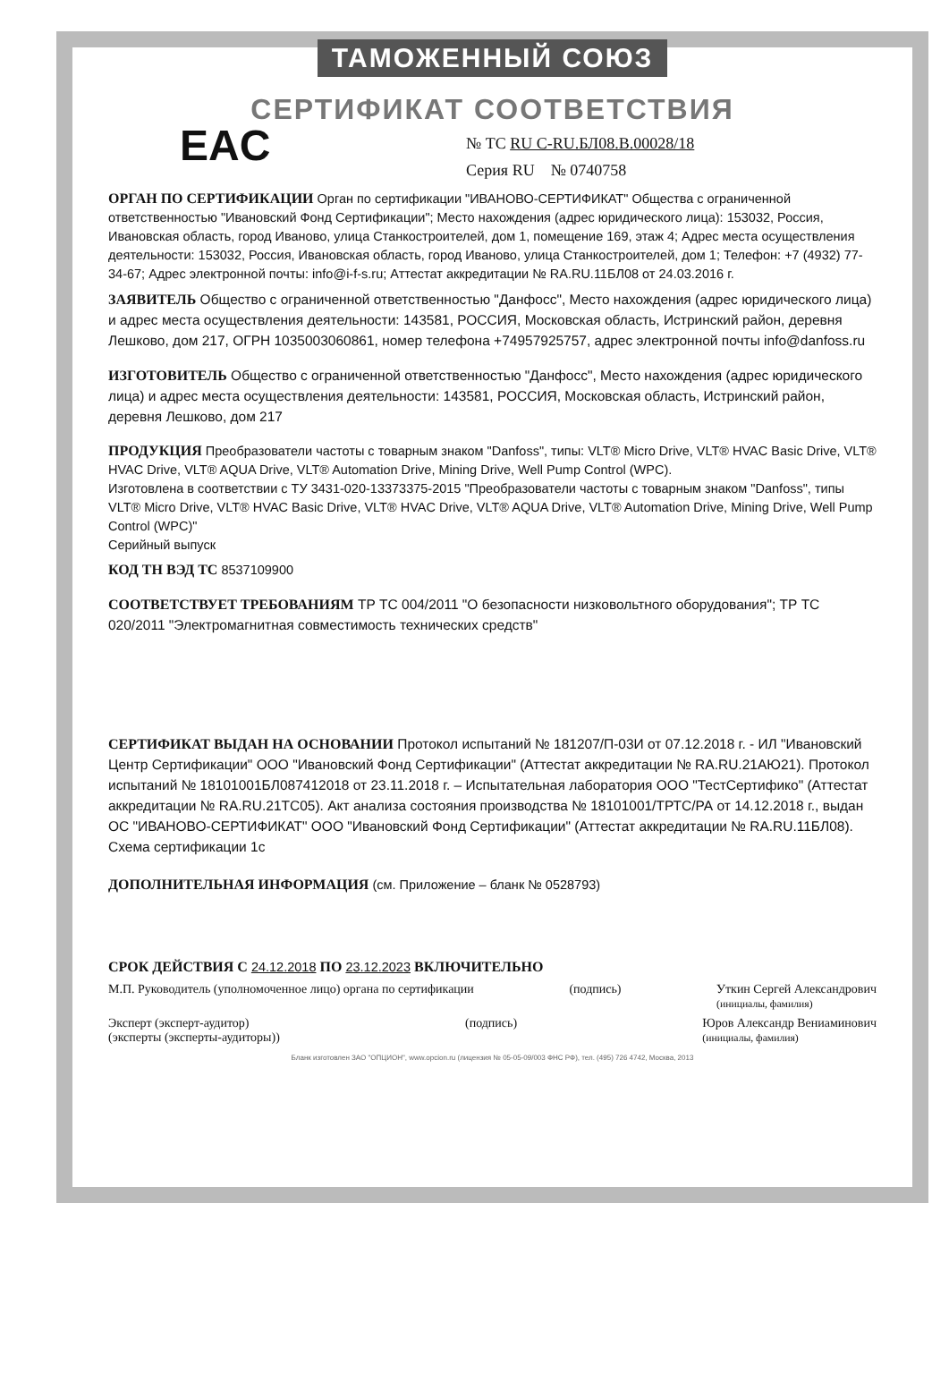ТАМОЖЕННЫЙ СОЮЗ
СЕРТИФИКАТ СООТВЕТСТВИЯ
EAC
№ ТС RU C-RU.БЛ08.В.00028/18
Серия RU № 0740758
ОРГАН ПО СЕРТИФИКАЦИИ Орган по сертификации "ИВАНОВО-СЕРТИФИКАТ" Общества с ограниченной ответственностью "Ивановский Фонд Сертификации"; Место нахождения (адрес юридического лица): 153032, Россия, Ивановская область, город Иваново, улица Станкостроителей, дом 1, помещение 169, этаж 4; Адрес места осуществления деятельности: 153032, Россия, Ивановская область, город Иваново, улица Станкостроителей, дом 1; Телефон: +7 (4932) 77-34-67; Адрес электронной почты: info@i-f-s.ru; Аттестат аккредитации № RA.RU.11БЛ08 от 24.03.2016 г.
ЗАЯВИТЕЛЬ Общество с ограниченной ответственностью "Данфосс", Место нахождения (адрес юридического лица) и адрес места осуществления деятельности: 143581, РОССИЯ, Московская область, Истринский район, деревня Лешково, дом 217, ОГРН 1035003060861, номер телефона +74957925757, адрес электронной почты info@danfoss.ru
ИЗГОТОВИТЕЛЬ Общество с ограниченной ответственностью "Данфосс", Место нахождения (адрес юридического лица) и адрес места осуществления деятельности: 143581, РОССИЯ, Московская область, Истринский район, деревня Лешково, дом 217
ПРОДУКЦИЯ Преобразователи частоты с товарным знаком "Danfoss", типы: VLT® Micro Drive, VLT® HVAC Basic Drive, VLT® HVAC Drive, VLT® AQUA Drive, VLT® Automation Drive, Mining Drive, Well Pump Control (WPC).
Изготовлена в соответствии с ТУ 3431-020-13373375-2015 "Преобразователи частоты с товарным знаком "Danfoss", типы VLT® Micro Drive, VLT® HVAC Basic Drive, VLT® HVAC Drive, VLT® AQUA Drive, VLT® Automation Drive, Mining Drive, Well Pump Control (WPC)"
Серийный выпуск
КОД ТН ВЭД ТС 8537109900
СООТВЕТСТВУЕТ ТРЕБОВАНИЯМ ТР ТС 004/2011 "О безопасности низковольтного оборудования"; ТР ТС 020/2011 "Электромагнитная совместимость технических средств"
СЕРТИФИКАТ ВЫДАН НА ОСНОВАНИИ Протокол испытаний № 181207/П-03И от 07.12.2018 г. - ИЛ "Ивановский Центр Сертификации" ООО "Ивановский Фонд Сертификации" (Аттестат аккредитации № RA.RU.21АЮ21). Протокол испытаний № 18101001БЛ087412018 от 23.11.2018 г. – Испытательная лаборатория ООО "ТестСертифико" (Аттестат аккредитации № RA.RU.21ТС05). Акт анализа состояния производства № 18101001/ТРТС/РА от 14.12.2018 г., выдан ОС "ИВАНОВО-СЕРТИФИКАТ" ООО "Ивановский Фонд Сертификации" (Аттестат аккредитации № RA.RU.11БЛ08). Схема сертификации 1с
ДОПОЛНИТЕЛЬНАЯ ИНФОРМАЦИЯ (см. Приложение – бланк № 0528793)
СРОК ДЕЙСТВИЯ С 24.12.2018 ПО 23.12.2023 ВКЛЮЧИТЕЛЬНО
М.П. Руководитель (уполномоченное лицо) органа по сертификации (подпись) Уткин Сергей Александрович
(инициалы, фамилия)
Эксперт (эксперт-аудитор)
(эксперты (эксперты-аудиторы)) (подпись) Юров Александр Вениаминович
(инициалы, фамилия)
Бланк изготовлен ЗАО "ОПЦИОН", www.opcion.ru (лицензия № 05-05-09/003 ФНС РФ), тел. (495) 726 4742, Москва, 2013